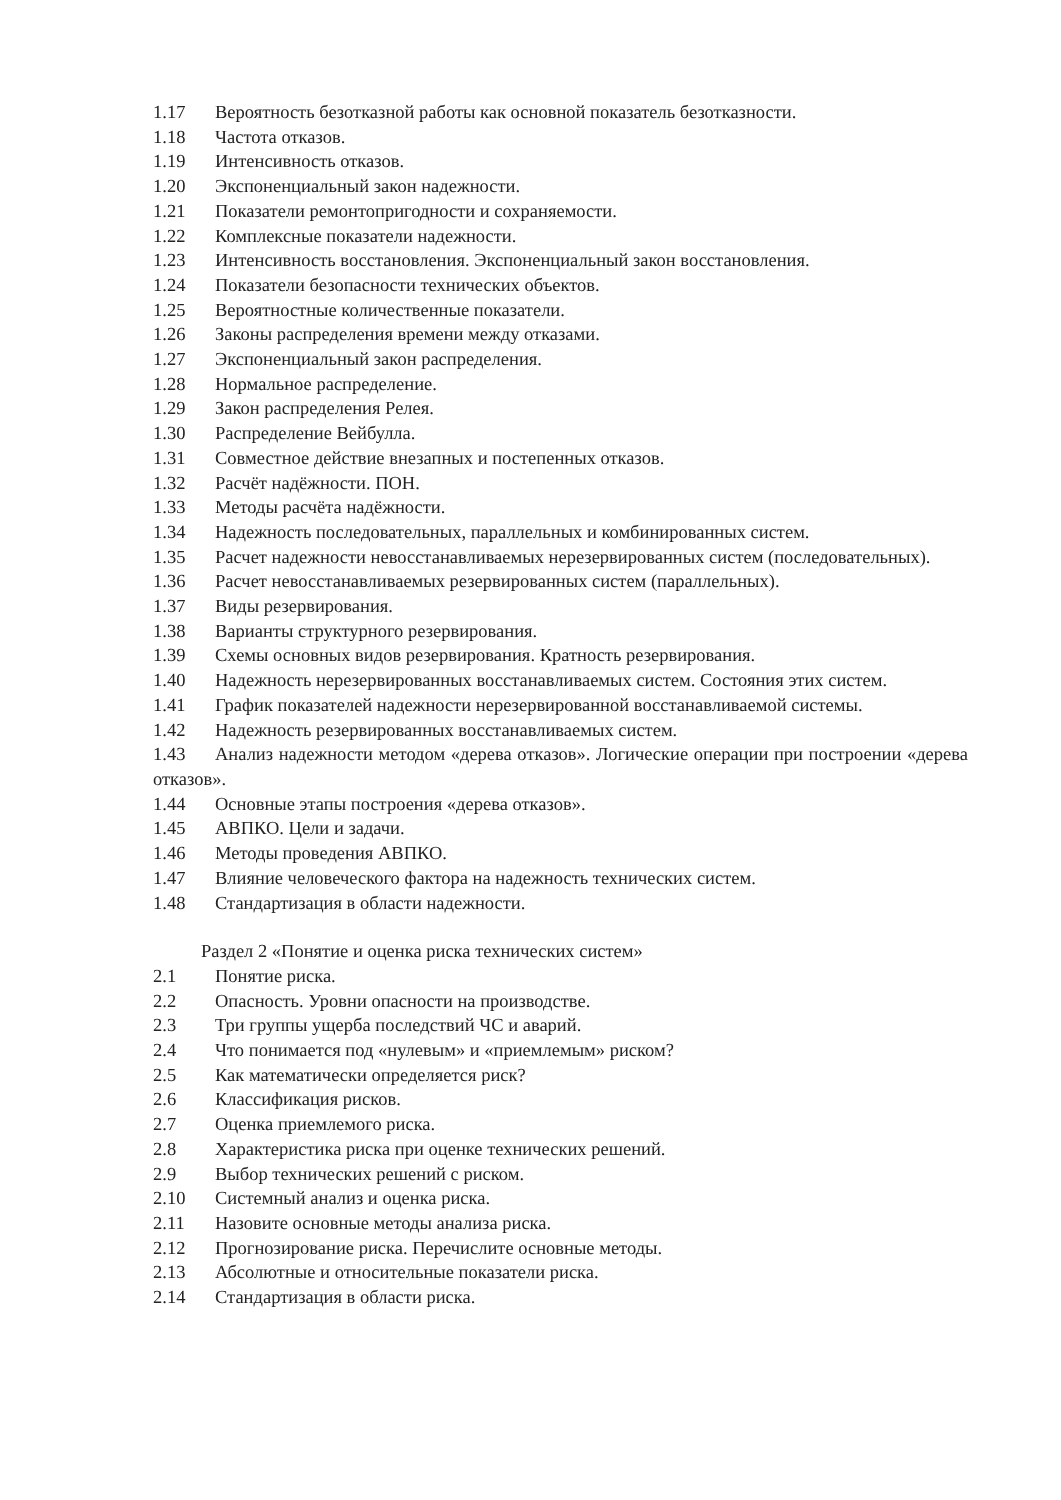1.17 Вероятность безотказной работы как основной показатель безотказности.
1.18 Частота отказов.
1.19 Интенсивность отказов.
1.20 Экспоненциальный закон надежности.
1.21 Показатели ремонтопригодности и сохраняемости.
1.22 Комплексные показатели надежности.
1.23 Интенсивность восстановления. Экспоненциальный закон восстановления.
1.24 Показатели безопасности технических объектов.
1.25 Вероятностные количественные показатели.
1.26 Законы распределения времени между отказами.
1.27 Экспоненциальный закон распределения.
1.28 Нормальное распределение.
1.29 Закон распределения Релея.
1.30 Распределение Вейбулла.
1.31 Совместное действие внезапных и постепенных отказов.
1.32 Расчёт надёжности. ПОН.
1.33 Методы расчёта надёжности.
1.34 Надежность последовательных, параллельных и комбинированных систем.
1.35 Расчет надежности невосстанавливаемых нерезервированных систем (последовательных).
1.36 Расчет невосстанавливаемых резервированных систем (параллельных).
1.37 Виды резервирования.
1.38 Варианты структурного резервирования.
1.39 Схемы основных видов резервирования. Кратность резервирования.
1.40 Надежность нерезервированных восстанавливаемых систем. Состояния этих систем.
1.41 График показателей надежности нерезервированной восстанавливаемой системы.
1.42 Надежность резервированных восстанавливаемых систем.
1.43 Анализ надежности методом «дерева отказов». Логические операции при построении «дерева отказов».
1.44 Основные этапы построения «дерева отказов».
1.45 АВПКО. Цели и задачи.
1.46 Методы проведения АВПКО.
1.47 Влияние человеческого фактора на надежность технических систем.
1.48 Стандартизация в области надежности.
Раздел 2 «Понятие и оценка риска технических систем»
2.1 Понятие риска.
2.2 Опасность. Уровни опасности на производстве.
2.3 Три группы ущерба последствий ЧС и аварий.
2.4 Что понимается под «нулевым» и «приемлемым» риском?
2.5 Как математически определяется риск?
2.6 Классификация рисков.
2.7 Оценка приемлемого риска.
2.8 Характеристика риска при оценке технических решений.
2.9 Выбор технических решений с риском.
2.10 Системный анализ и оценка риска.
2.11 Назовите основные методы анализа риска.
2.12 Прогнозирование риска. Перечислите основные методы.
2.13 Абсолютные и относительные показатели риска.
2.14 Стандартизация в области риска.